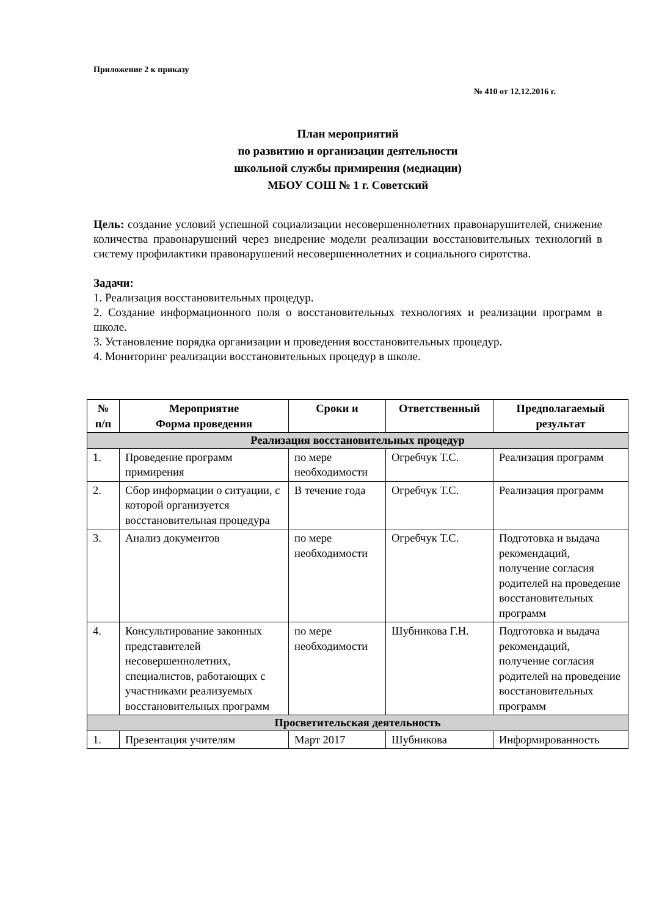Приложение 2 к приказу
№ 410 от 12.12.2016 г.
План мероприятий
по развитию и организации деятельности
школьной службы примирения (медиации)
МБОУ СОШ № 1 г. Советский
Цель: создание условий успешной социализации несовершеннолетних правонарушителей, снижение количества правонарушений через внедрение модели реализации восстановительных технологий в систему профилактики правонарушений несовершеннолетних и социального сиротства.
Задачи:
1. Реализация восстановительных процедур.
2. Создание информационного поля о восстановительных технологиях и реализации программ в школе.
3. Установление порядка организации и проведения восстановительных процедур.
4. Мониторинг реализации восстановительных процедур в школе.
| № п/п | Мероприятие Форма проведения | Сроки и | Ответственный | Предполагаемый результат |
| --- | --- | --- | --- | --- |
| Реализация восстановительных процедур | | | | |
| 1. | Проведение программ примирения | по мере необходимости | Огребчук Т.С. | Реализация программ |
| 2. | Сбор информации о ситуации, с которой организуется восстановительная процедура | В течение года | Огребчук Т.С. | Реализация программ |
| 3. | Анализ документов | по мере необходимости | Огребчук Т.С. | Подготовка и выдача рекомендаций, получение согласия родителей на проведение восстановительных программ |
| 4. | Консультирование законных представителей несовершеннолетних, специалистов, работающих с участниками реализуемых восстановительных программ | по мере необходимости | Шубникова Г.Н. | Подготовка и выдача рекомендаций, получение согласия родителей на проведение восстановительных программ |
| Просветительская деятельность | | | | |
| 1. | Презентация учителям | Март 2017 | Шубникова | Информированность |